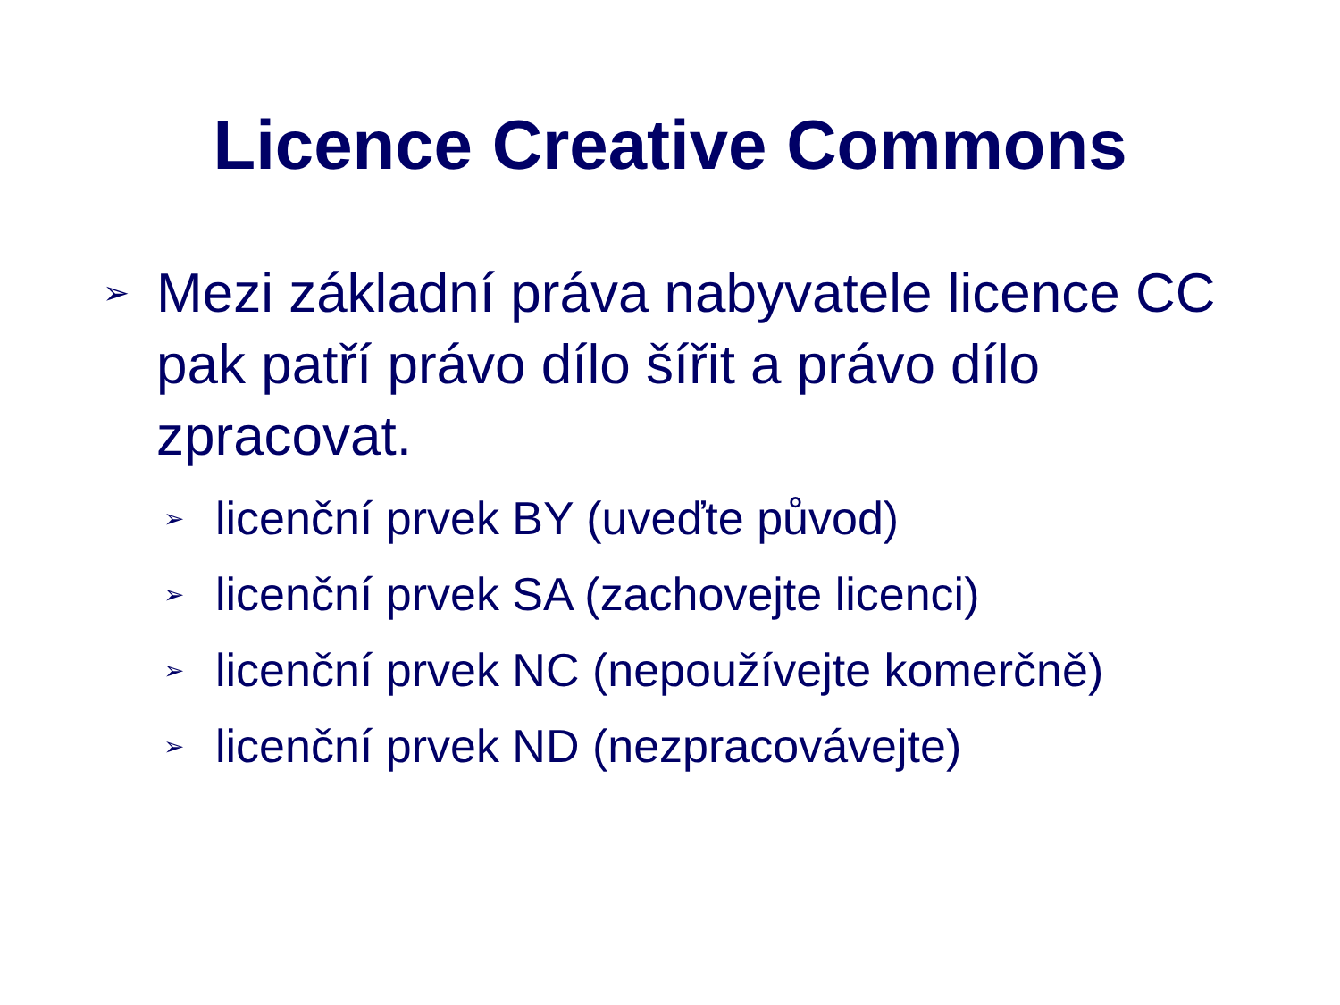Licence Creative Commons
➢ Mezi základní práva nabyvatele licence CC pak patří právo dílo šířit a právo dílo zpracovat.
➢ licenční prvek BY (uveďte původ)
➢ licenční prvek SA (zachovejte licenci)
➢ licenční prvek NC (nepoužívejte komerčně)
➢ licenční prvek ND (nezpracovávejte)